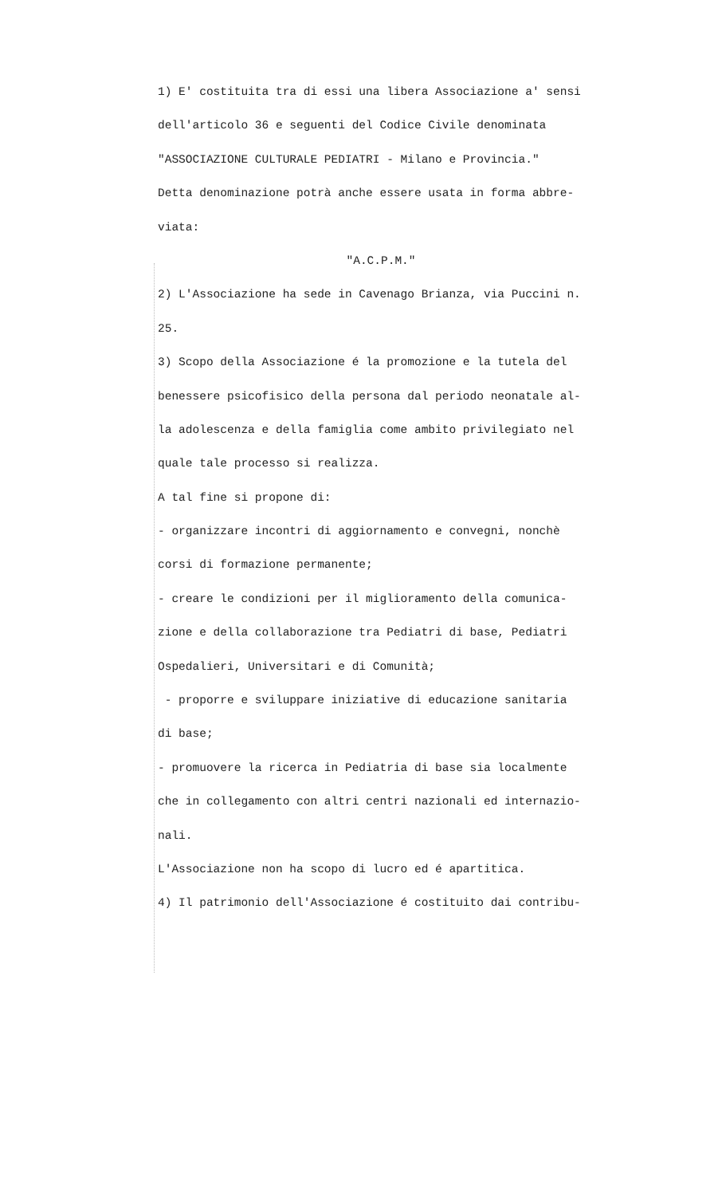1) E' costituita tra di essi una libera Associazione a' sensi
dell'articolo 36 e seguenti del Codice Civile denominata
"ASSOCIAZIONE CULTURALE PEDIATRI - Milano e Provincia."
Detta denominazione potrà anche essere usata in forma abbre-
viata:
"A.C.P.M."
2) L'Associazione ha sede in Cavenago Brianza, via Puccini n.
25.
3) Scopo della Associazione é la promozione e la tutela del
benessere psicofisico della persona dal periodo neonatale al-
la adolescenza e della famiglia come ambito privilegiato nel
quale tale processo si realizza.
A tal fine si propone di:
- organizzare incontri di aggiornamento e convegni, nonchè
corsi di formazione permanente;
- creare le condizioni per il miglioramento della comunica-
zione e della collaborazione tra Pediatri di base, Pediatri
Ospedalieri, Universitari e di Comunità;
- proporre e sviluppare iniziative di educazione sanitaria
di base;
- promuovere la ricerca in Pediatria di base sia localmente
che in collegamento con altri centri nazionali ed internazio-
nali.
L'Associazione non ha scopo di lucro ed é apartitica.
4) Il patrimonio dell'Associazione é costituito dai contribu-